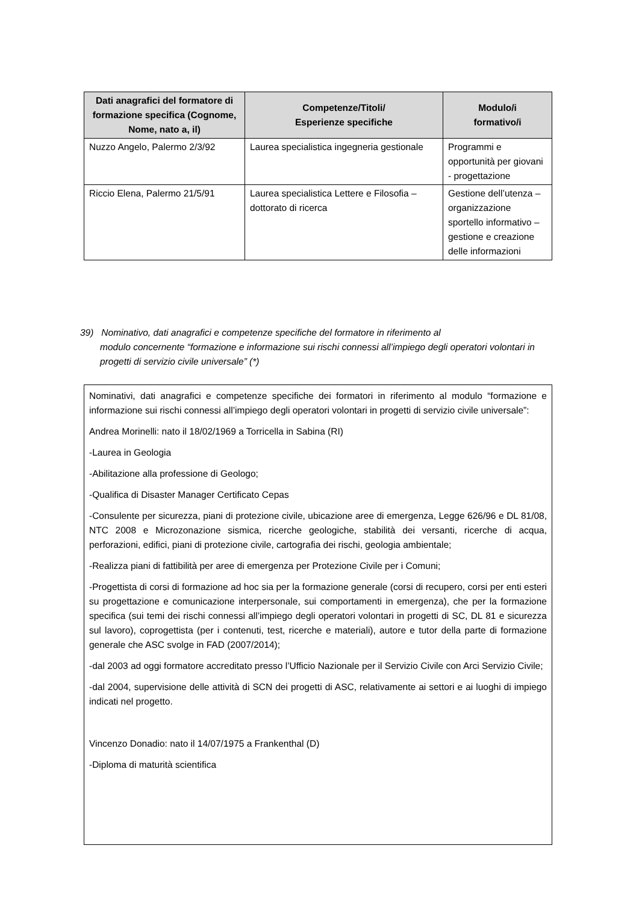| Dati anagrafici del formatore di formazione specifica (Cognome, Nome, nato a, il) | Competenze/Titoli/ Esperienze specifiche | Modulo/i formativo/i |
| --- | --- | --- |
| Nuzzo Angelo, Palermo 2/3/92 | Laurea specialistica ingegneria gestionale | Programmi e opportunità per giovani - progettazione |
| Riccio Elena, Palermo 21/5/91 | Laurea specialistica Lettere e Filosofia – dottorato di ricerca | Gestione dell’utenza – organizzazione sportello informativo – gestione e creazione delle informazioni |
39) Nominativo, dati anagrafici e competenze specifiche del formatore in riferimento al
modulo concernente “formazione e informazione sui rischi connessi all’impiego degli operatori volontari in progetti di servizio civile universale” (*)
Nominativi, dati anagrafici e competenze specifiche dei formatori in riferimento al modulo “formazione e informazione sui rischi connessi all’impiego degli operatori volontari in progetti di servizio civile universale”:
Andrea Morinelli: nato il 18/02/1969 a Torricella in Sabina (RI)
-Laurea in Geologia
-Abilitazione alla professione di Geologo;
-Qualifica di Disaster Manager Certificato Cepas
-Consulente per sicurezza, piani di protezione civile, ubicazione aree di emergenza, Legge 626/96 e DL 81/08, NTC 2008 e Microzonazione sismica, ricerche geologiche, stabilità dei versanti, ricerche di acqua, perforazioni, edifici, piani di protezione civile, cartografia dei rischi, geologia ambientale;
-Realizza piani di fattibilità per aree di emergenza per Protezione Civile per i Comuni;
-Progettista di corsi di formazione ad hoc sia per la formazione generale (corsi di recupero, corsi per enti esteri su progettazione e comunicazione interpersonale, sui comportamenti in emergenza), che per la formazione specifica (sui temi dei rischi connessi all’impiego degli operatori volontari in progetti di SC, DL 81 e sicurezza sul lavoro), coprogettista (per i contenuti, test, ricerche e materiali), autore e tutor della parte di formazione generale che ASC svolge in FAD (2007/2014);
-dal 2003 ad oggi formatore accreditato presso l’Ufficio Nazionale per il Servizio Civile con Arci Servizio Civile;
-dal 2004, supervisione delle attività di SCN dei progetti di ASC, relativamente ai settori e ai luoghi di impiego indicati nel progetto.
Vincenzo Donadio: nato il 14/07/1975 a Frankenthal (D)
-Diploma di maturità scientifica